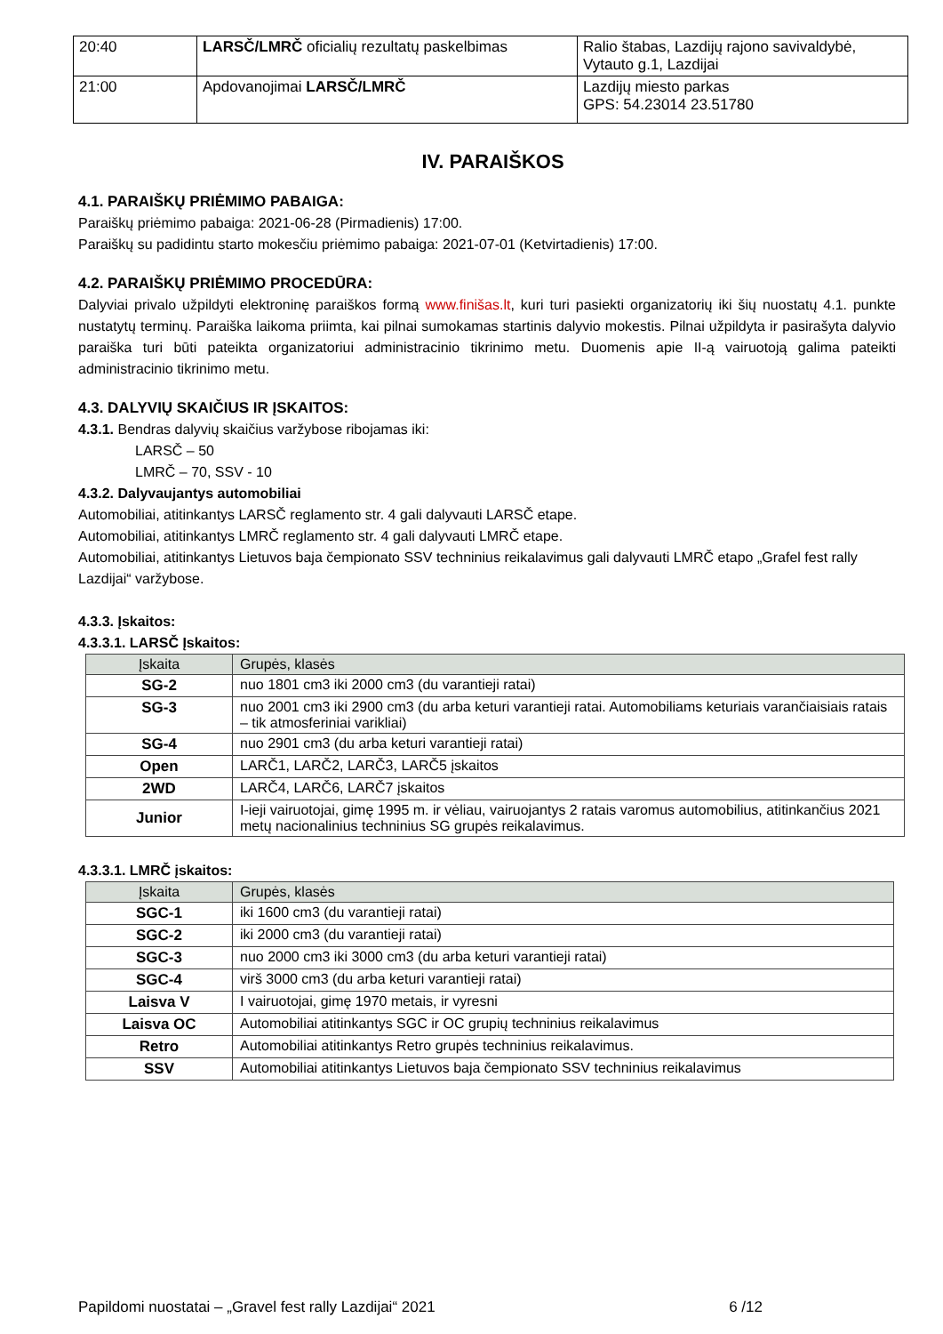| 20:40 | LARSČ/LMRČ oficialių rezultatų paskelbimas | Ralio štabas, Lazdijų rajono savivaldybė, Vytauto g.1, Lazdijai |
| 21:00 | Apdovanojimai LARSČ/LMRČ | Lazdijų miesto parkas GPS: 54.23014 23.51780 |
IV. PARAIŠKOS
4.1. PARAIŠKŲ PRIĖMIMO PABAIGA:
Paraiškų priėmimo pabaiga: 2021-06-28 (Pirmadienis) 17:00.
Paraiškų su padidintu starto mokesčiu priėmimo pabaiga: 2021-07-01 (Ketvirtadienis) 17:00.
4.2. PARAIŠKŲ PRIĖMIMO PROCEDŪRA:
Dalyviai privalo užpildyti elektroninę paraiškos formą www.finišas.lt, kuri turi pasiekti organizatorių iki šių nuostatų 4.1. punkte nustatytų terminų. Paraiška laikoma priimta, kai pilnai sumokamas startinis dalyvio mokestis. Pilnai užpildyta ir pasirašyta dalyvio paraiška turi būti pateikta organizatoriui administracinio tikrinimo metu. Duomenis apie II-ą vairuotoją galima pateikti administracinio tikrinimo metu.
4.3. DALYVIŲ SKAIČIUS IR ĮSKAITOS:
4.3.1. Bendras dalyvių skaičius varžybose ribojamas iki:
LARSČ – 50
LMRČ – 70, SSV - 10
4.3.2. Dalyvaujantys automobiliai
Automobiliai, atitinkantys LARSČ reglamento str. 4 gali dalyvauti LARSČ etape.
Automobiliai, atitinkantys LMRČ reglamento str. 4 gali dalyvauti LMRČ etape.
Automobiliai, atitinkantys Lietuvos baja čempionato SSV techninius reikalavimus gali dalyvauti LMRČ etapo „Grafel fest rally Lazdijai“ varžybose.
4.3.3. Įskaitos:
4.3.3.1. LARSČ Įskaitos:
| Įskaita | Grupės, klasės |
| --- | --- |
| SG-2 | nuo 1801 cm3 iki 2000 cm3 (du varantieji ratai) |
| SG-3 | nuo 2001 cm3 iki 2900 cm3 (du arba keturi varantieji ratai. Automobiliams keturiais varančiaisiais ratais – tik atmosferiniai varikliai) |
| SG-4 | nuo 2901 cm3 (du arba keturi varantieji ratai) |
| Open | LARČ1, LARČ2, LARČ3, LARČ5 įskaitos |
| 2WD | LARČ4, LARČ6, LARČ7 įskaitos |
| Junior | I-ieji vairuotojai, gimę 1995 m. ir vėliau, vairuojantys 2 ratais varomus automobilius, atitinkančius 2021 metų nacionalinius techninius SG grupės reikalavimus. |
4.3.3.1. LMRČ įskaitos:
| Įskaita | Grupės, klasės |
| --- | --- |
| SGC-1 | iki 1600 cm3 (du varantieji ratai) |
| SGC-2 | iki 2000 cm3 (du varantieji ratai) |
| SGC-3 | nuo 2000 cm3 iki 3000 cm3 (du arba keturi varantieji ratai) |
| SGC-4 | virš 3000 cm3 (du arba keturi varantieji ratai) |
| Laisva V | I vairuotojai, gimę 1970 metais, ir vyresni |
| Laisva OC | Automobiliai atitinkantys SGC ir OC grupių techninius reikalavimus |
| Retro | Automobiliai atitinkantys Retro grupės techninius reikalavimus. |
| SSV | Automobiliai atitinkantys Lietuvos baja čempionato SSV techninius reikalavimus |
Papildomi nuostatai – „Gravel fest rally Lazdijai“ 2021 6 /12